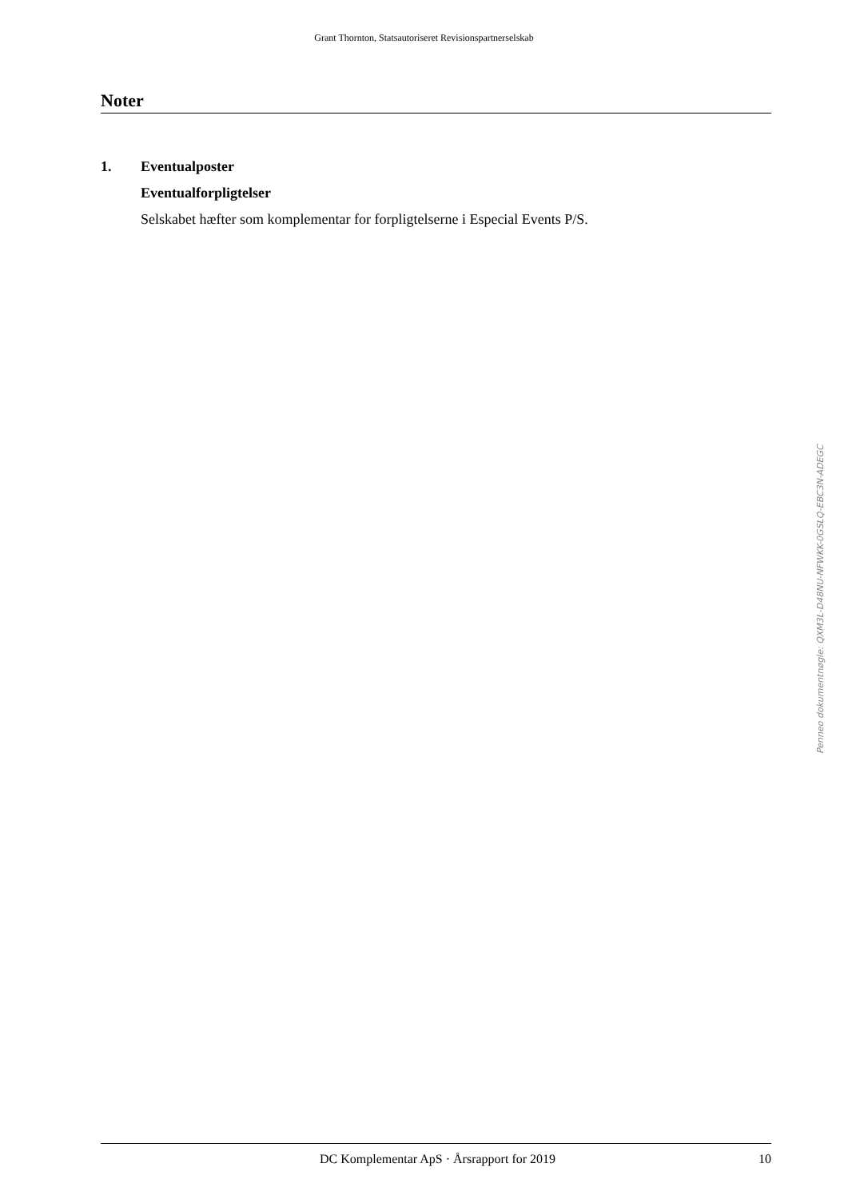Grant Thornton, Statsautoriseret Revisionspartnerselskab
Noter
1. Eventualposter
Eventualforpligtelser
Selskabet hæfter som komplementar for forpligtelserne i Especial Events P/S.
Penneo dokumentnøgle: QXM3L-D48NU-NFWKK-0GSLQ-EBC3N-ADEGC
DC Komplementar ApS · Årsrapport for 2019
10